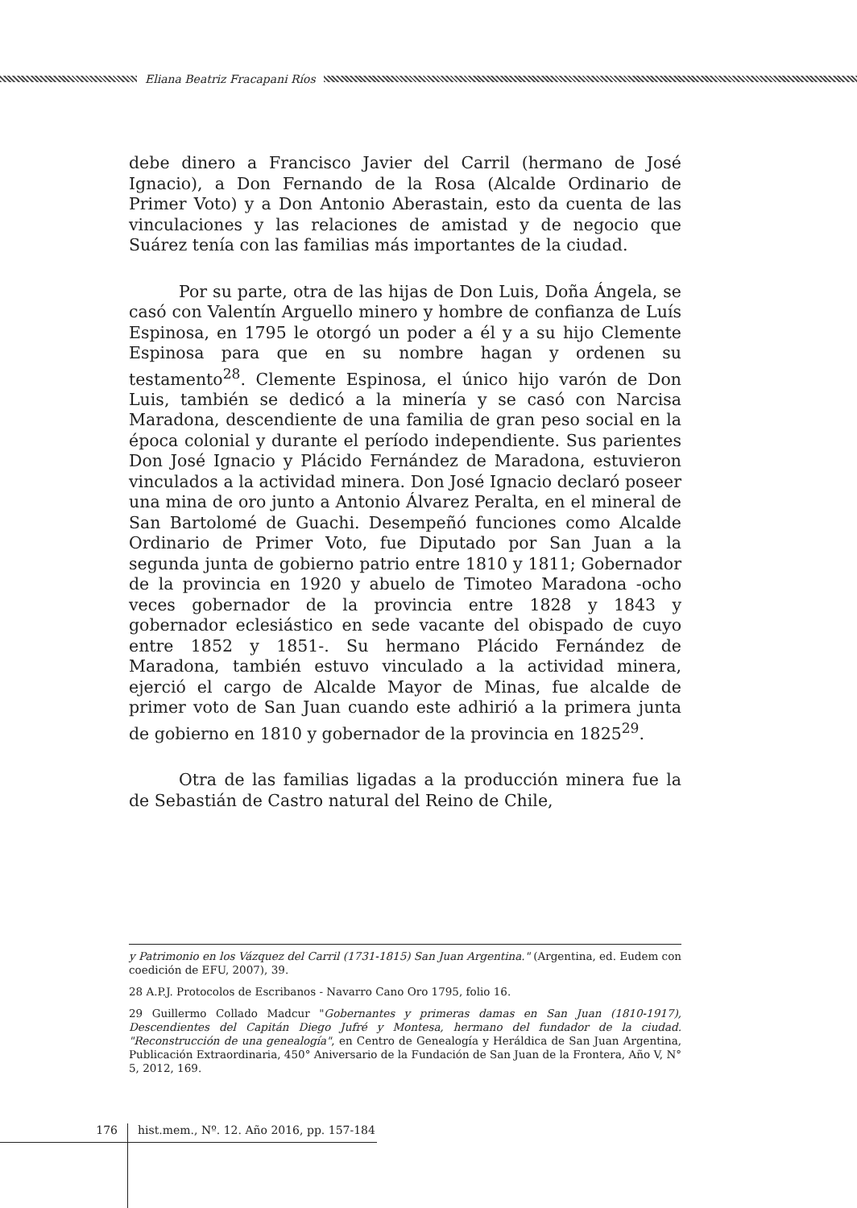Eliana Beatriz Fracapani Ríos
debe dinero a Francisco Javier del Carril (hermano de José Ignacio), a Don Fernando de la Rosa (Alcalde Ordinario de Primer Voto) y a Don Antonio Aberastain, esto da cuenta de las vinculaciones y las relaciones de amistad y de negocio que Suárez tenía con las familias más importantes de la ciudad.
Por su parte, otra de las hijas de Don Luis, Doña Ángela, se casó con Valentín Arguello minero y hombre de confianza de Luís Espinosa, en 1795 le otorgó un poder a él y a su hijo Clemente Espinosa para que en su nombre hagan y ordenen su testamento<sup>28</sup>. Clemente Espinosa, el único hijo varón de Don Luis, también se dedicó a la minería y se casó con Narcisa Maradona, descendiente de una familia de gran peso social en la época colonial y durante el período independiente. Sus parientes Don José Ignacio y Plácido Fernández de Maradona, estuvieron vinculados a la actividad minera. Don José Ignacio declaró poseer una mina de oro junto a Antonio Álvarez Peralta, en el mineral de San Bartolomé de Guachi. Desempeñó funciones como Alcalde Ordinario de Primer Voto, fue Diputado por San Juan a la segunda junta de gobierno patrio entre 1810 y 1811; Gobernador de la provincia en 1920 y abuelo de Timoteo Maradona -ocho veces gobernador de la provincia entre 1828 y 1843 y gobernador eclesiástico en sede vacante del obispado de cuyo entre 1852 y 1851-. Su hermano Plácido Fernández de Maradona, también estuvo vinculado a la actividad minera, ejerció el cargo de Alcalde Mayor de Minas, fue alcalde de primer voto de San Juan cuando este adhirió a la primera junta de gobierno en 1810 y gobernador de la provincia en 1825<sup>29</sup>.
Otra de las familias ligadas a la producción minera fue la de Sebastián de Castro natural del Reino de Chile,
y Patrimonio en los Vázquez del Carril (1731-1815) San Juan Argentina." (Argentina, ed. Eudem con coedición de EFU, 2007), 39.
28 A.P.J. Protocolos de Escribanos - Navarro Cano Oro 1795, folio 16.
29 Guillermo Collado Madcur "Gobernantes y primeras damas en San Juan (1810-1917), Descendientes del Capitán Diego Jufré y Montesa, hermano del fundador de la ciudad. "Reconstrucción de una genealogía", en Centro de Genealogía y Heráldica de San Juan Argentina, Publicación Extraordinaria, 450° Aniversario de la Fundación de San Juan de la Frontera, Año V, N° 5, 2012, 169.
176
hist.mem., Nº. 12. Año 2016, pp. 157-184